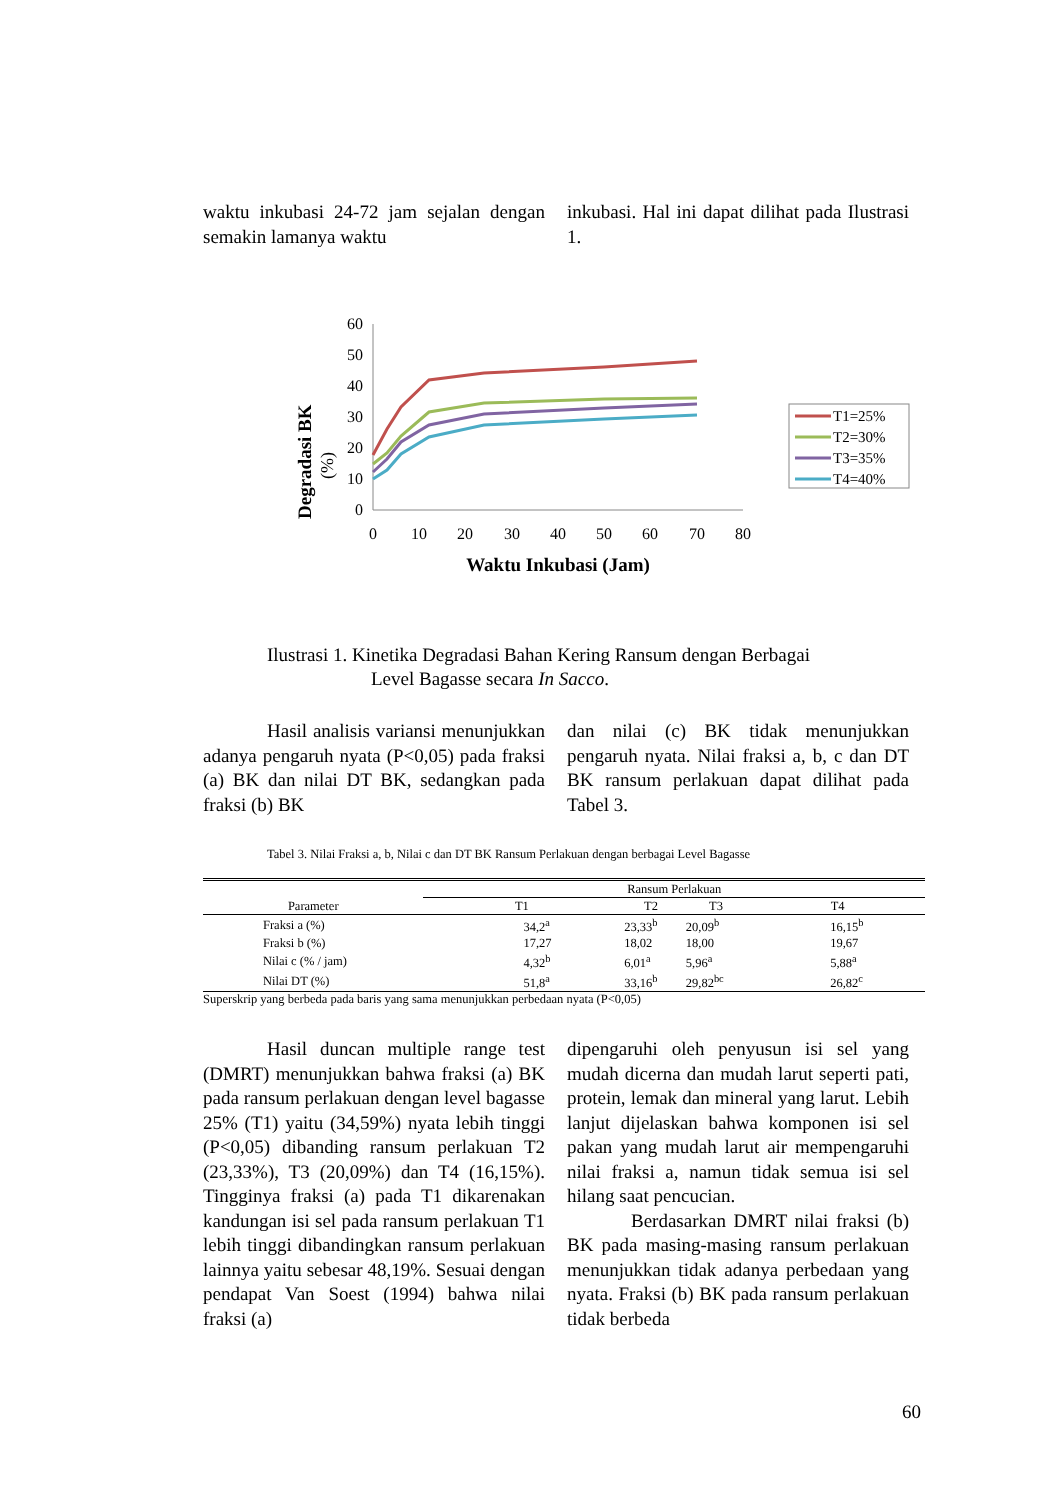waktu inkubasi 24-72 jam sejalan dengan semakin lamanya waktu
inkubasi. Hal ini dapat dilihat pada Ilustrasi 1.
Degradasi BK
(%)
60
50
40
30
20
10
0
0
10
20
30
40
50
60
70
80
Waktu Inkubasi (Jam)
T1=25%
T2=30%
T3=35%
T4=40%
Ilustrasi 1. Kinetika Degradasi Bahan Kering Ransum dengan Berbagai
Level Bagasse secara In Sacco.
Hasil analisis variansi menunjukkan adanya pengaruh nyata (P<0,05) pada fraksi (a) BK dan nilai DT BK, sedangkan pada fraksi (b) BK
dan nilai (c) BK tidak menunjukkan pengaruh nyata. Nilai fraksi a, b, c dan DT BK ransum perlakuan dapat dilihat pada Tabel 3.
Tabel 3. Nilai Fraksi a, b, Nilai c dan DT BK Ransum Perlakuan dengan berbagai Level Bagasse
| | Ransum Perlakuan | | | |
| --- | --- | --- | --- | --- |
| Parameter | T1 | T2 | T3 | T4 |
| Fraksi a (%) | 34,2<sup>a</sup> | 23,33<sup>b</sup> | 20,09<sup>b</sup> | 16,15<sup>b</sup> |
| Fraksi b (%) | 17,27 | 18,02 | 18,00 | 19,67 |
| Nilai c (% / jam) | 4,32<sup>b</sup> | 6,01<sup>a</sup> | 5,96<sup>a</sup> | 5,88<sup>a</sup> |
| Nilai DT (%) | 51,8<sup>a</sup> | 33,16<sup>b</sup> | 29,82<sup>bc</sup> | 26,82<sup>c</sup> |
Superskrip yang berbeda pada baris yang sama menunjukkan perbedaan nyata (P<0,05)
Hasil duncan multiple range test (DMRT) menunjukkan bahwa fraksi (a) BK pada ransum perlakuan dengan level bagasse 25% (T1) yaitu (34,59%) nyata lebih tinggi (P<0,05) dibanding ransum perlakuan T2 (23,33%), T3 (20,09%) dan T4 (16,15%). Tingginya fraksi (a) pada T1 dikarenakan kandungan isi sel pada ransum perlakuan T1 lebih tinggi dibandingkan ransum perlakuan lainnya yaitu sebesar 48,19%. Sesuai dengan pendapat Van Soest (1994) bahwa nilai fraksi (a)
dipengaruhi oleh penyusun isi sel yang mudah dicerna dan mudah larut seperti pati, protein, lemak dan mineral yang larut. Lebih lanjut dijelaskan bahwa komponen isi sel pakan yang mudah larut air mempengaruhi nilai fraksi a, namun tidak semua isi sel hilang saat pencucian.
Berdasarkan DMRT nilai fraksi (b) BK pada masing-masing ransum perlakuan menunjukkan tidak adanya perbedaan yang nyata. Fraksi (b) BK pada ransum perlakuan tidak berbeda
60